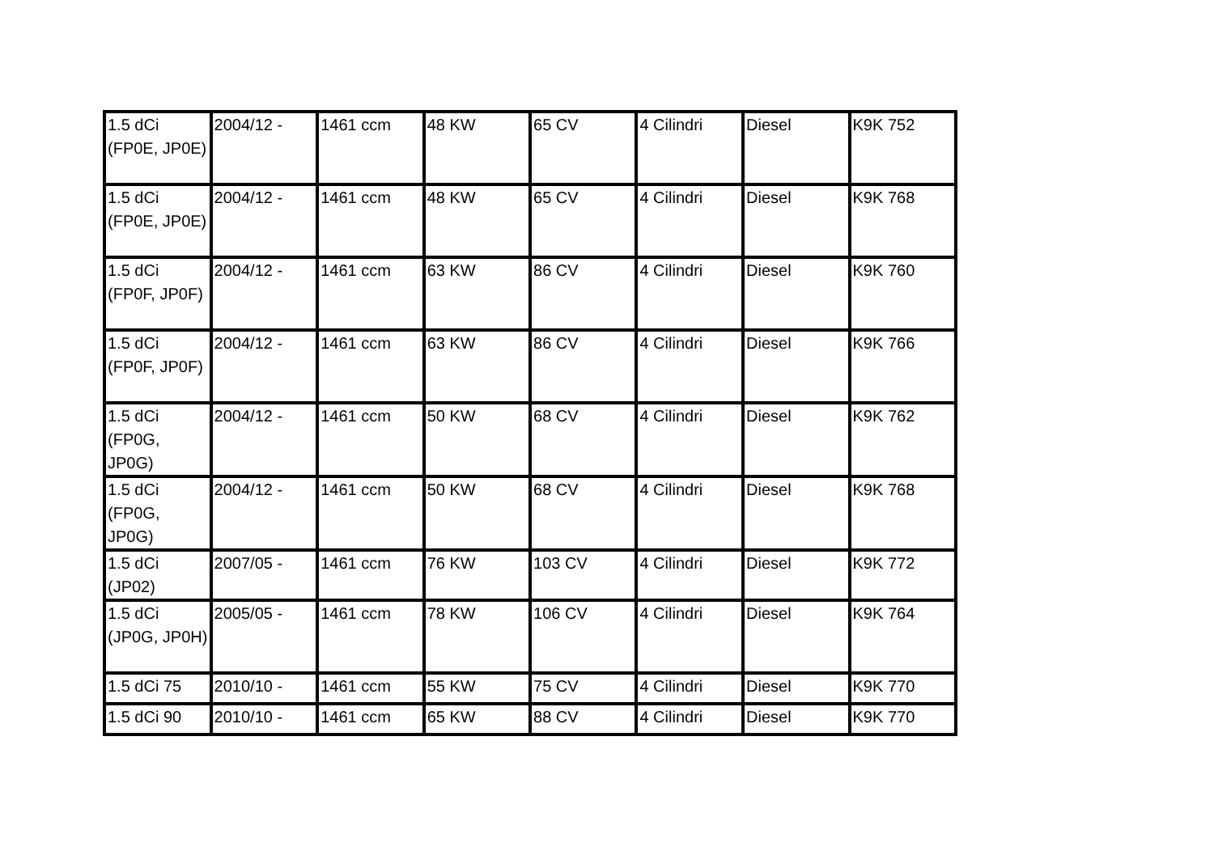| 1.5 dCi (FP0E, JP0E) | 2004/12 - | 1461 ccm | 48 KW | 65 CV | 4 Cilindri | Diesel | K9K 752 |
| 1.5 dCi (FP0E, JP0E) | 2004/12 - | 1461 ccm | 48 KW | 65 CV | 4 Cilindri | Diesel | K9K 768 |
| 1.5 dCi (FP0F, JP0F) | 2004/12 - | 1461 ccm | 63 KW | 86 CV | 4 Cilindri | Diesel | K9K 760 |
| 1.5 dCi (FP0F, JP0F) | 2004/12 - | 1461 ccm | 63 KW | 86 CV | 4 Cilindri | Diesel | K9K 766 |
| 1.5 dCi (FP0G, JP0G) | 2004/12 - | 1461 ccm | 50 KW | 68 CV | 4 Cilindri | Diesel | K9K 762 |
| 1.5 dCi (FP0G, JP0G) | 2004/12 - | 1461 ccm | 50 KW | 68 CV | 4 Cilindri | Diesel | K9K 768 |
| 1.5 dCi (JP02) | 2007/05 - | 1461 ccm | 76 KW | 103 CV | 4 Cilindri | Diesel | K9K 772 |
| 1.5 dCi (JP0G, JP0H) | 2005/05 - | 1461 ccm | 78 KW | 106 CV | 4 Cilindri | Diesel | K9K 764 |
| 1.5 dCi 75 | 2010/10 - | 1461 ccm | 55 KW | 75 CV | 4 Cilindri | Diesel | K9K 770 |
| 1.5 dCi 90 | 2010/10 - | 1461 ccm | 65 KW | 88 CV | 4 Cilindri | Diesel | K9K 770 |